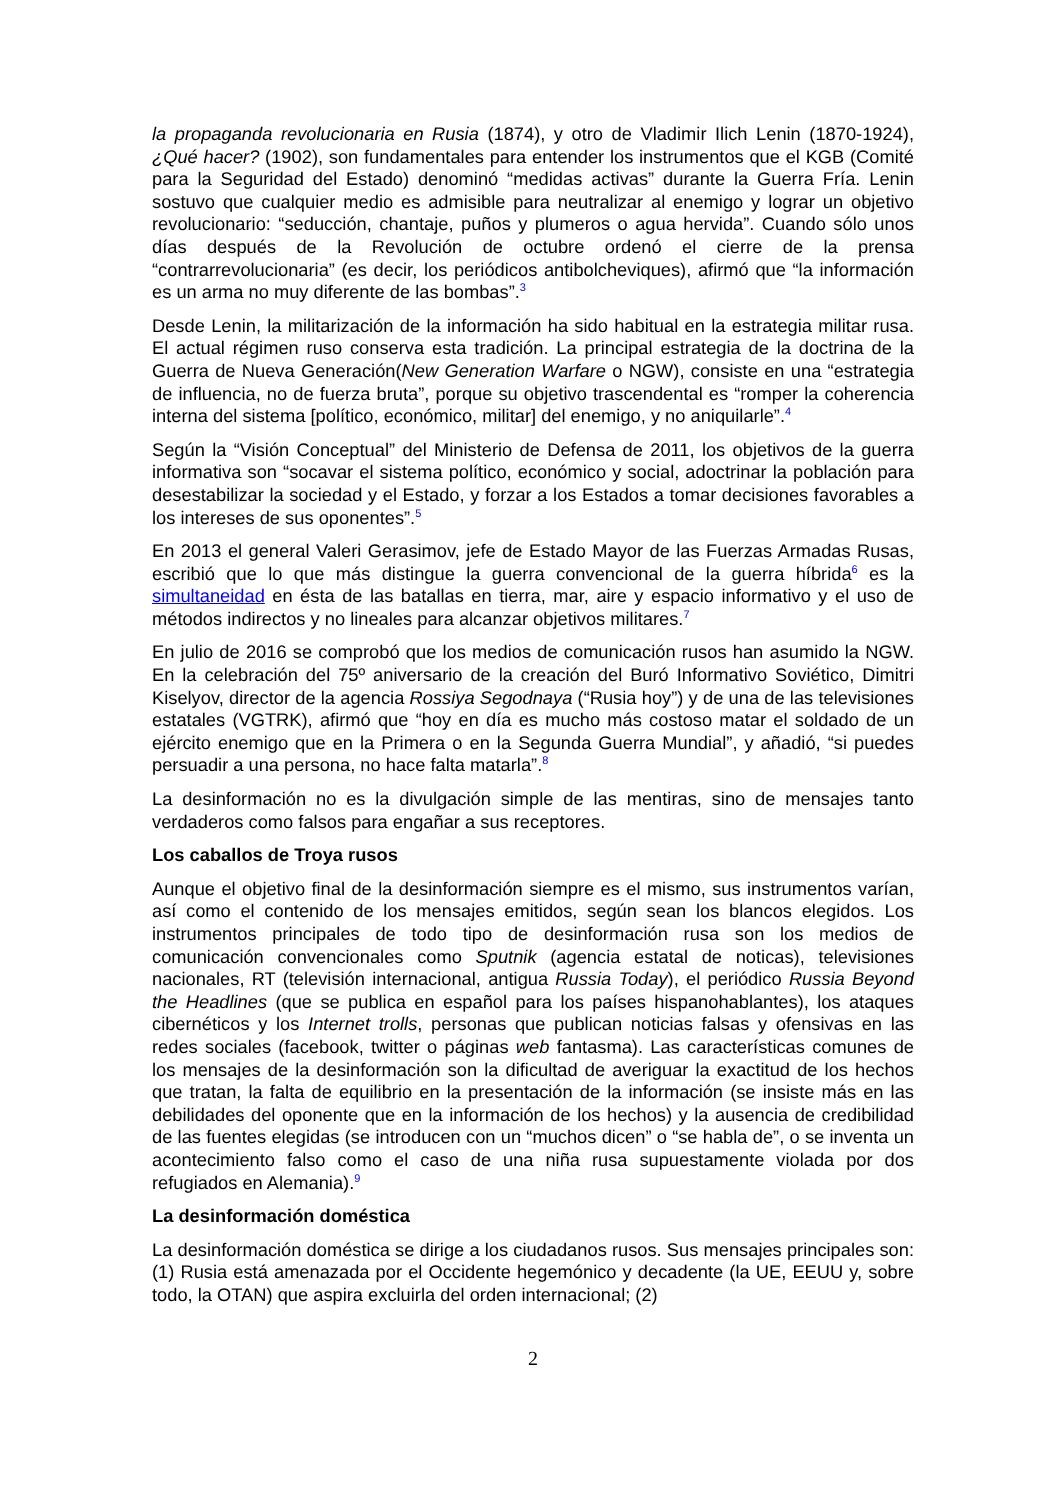la propaganda revolucionaria en Rusia (1874), y otro de Vladimir Ilich Lenin (1870-1924), ¿Qué hacer? (1902), son fundamentales para entender los instrumentos que el KGB (Comité para la Seguridad del Estado) denominó “medidas activas” durante la Guerra Fría. Lenin sostuvo que cualquier medio es admisible para neutralizar al enemigo y lograr un objetivo revolucionario: “seducción, chantaje, puños y plumeros o agua hervida”. Cuando sólo unos días después de la Revolución de octubre ordenó el cierre de la prensa “contrarrevolucionaria” (es decir, los periódicos antibolcheviques), afirmó que “la información es un arma no muy diferente de las bombas”.<sup>3</sup>
Desde Lenin, la militarización de la información ha sido habitual en la estrategia militar rusa. El actual régimen ruso conserva esta tradición. La principal estrategia de la doctrina de la Guerra de Nueva Generación(New Generation Warfare o NGW), consiste en una “estrategia de influencia, no de fuerza bruta”, porque su objetivo trascendental es “romper la coherencia interna del sistema [político, económico, militar] del enemigo, y no aniquilarle”.<sup>4</sup>
Según la “Visión Conceptual” del Ministerio de Defensa de 2011, los objetivos de la guerra informativa son “socavar el sistema político, económico y social, adoctrinar la población para desestabilizar la sociedad y el Estado, y forzar a los Estados a tomar decisiones favorables a los intereses de sus oponentes”.<sup>5</sup>
En 2013 el general Valeri Gerasimov, jefe de Estado Mayor de las Fuerzas Armadas Rusas, escribió que lo que más distingue la guerra convencional de la guerra híbrida<sup>6</sup> es la simultaneidad en ésta de las batallas en tierra, mar, aire y espacio informativo y el uso de métodos indirectos y no lineales para alcanzar objetivos militares.<sup>7</sup>
En julio de 2016 se comprobó que los medios de comunicación rusos han asumido la NGW. En la celebración del 75º aniversario de la creación del Buró Informativo Soviético, Dimitri Kiselyov, director de la agencia Rossiya Segodnaya (“Rusia hoy”) y de una de las televisiones estatales (VGTRK), afirmó que “hoy en día es mucho más costoso matar el soldado de un ejército enemigo que en la Primera o en la Segunda Guerra Mundial”, y añadió, “si puedes persuadir a una persona, no hace falta matarla”.<sup>8</sup>
La desinformación no es la divulgación simple de las mentiras, sino de mensajes tanto verdaderos como falsos para engañar a sus receptores.
Los caballos de Troya rusos
Aunque el objetivo final de la desinformación siempre es el mismo, sus instrumentos varían, así como el contenido de los mensajes emitidos, según sean los blancos elegidos. Los instrumentos principales de todo tipo de desinformación rusa son los medios de comunicación convencionales como Sputnik (agencia estatal de noticas), televisiones nacionales, RT (televisión internacional, antigua Russia Today), el periódico Russia Beyond the Headlines (que se publica en español para los países hispanohablantes), los ataques cibernéticos y los Internet trolls, personas que publican noticias falsas y ofensivas en las redes sociales (facebook, twitter o páginas web fantasma). Las características comunes de los mensajes de la desinformación son la dificultad de averiguar la exactitud de los hechos que tratan, la falta de equilibrio en la presentación de la información (se insiste más en las debilidades del oponente que en la información de los hechos) y la ausencia de credibilidad de las fuentes elegidas (se introducen con un “muchos dicen” o “se habla de”, o se inventa un acontecimiento falso como el caso de una niña rusa supuestamente violada por dos refugiados en Alemania).<sup>9</sup>
La desinformación doméstica
La desinformación doméstica se dirige a los ciudadanos rusos. Sus mensajes principales son: (1) Rusia está amenazada por el Occidente hegemónico y decadente (la UE, EEUU y, sobre todo, la OTAN) que aspira excluirla del orden internacional; (2)
2